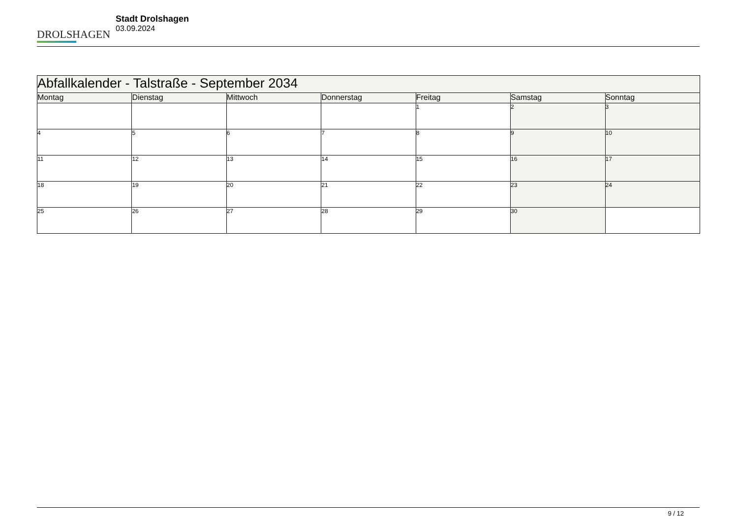DROLSHAGEN
Stadt Drolshagen
03.09.2024
| Abfallkalender - Talstraße - September 2034 | | | | | | |
| Montag | Dienstag | Mittwoch | Donnerstag | Freitag | Samstag | Sonntag |
| | | | | 1 | 2 | 3 |
| 4 | 5 | 6 | 7 | 8 | 9 | 10 |
| 11 | 12 | 13 | 14 | 15 | 16 | 17 |
| 18 | 19 | 20 | 21 | 22 | 23 | 24 |
| 25 | 26 | 27 | 28 | 29 | 30 | |
9 / 12